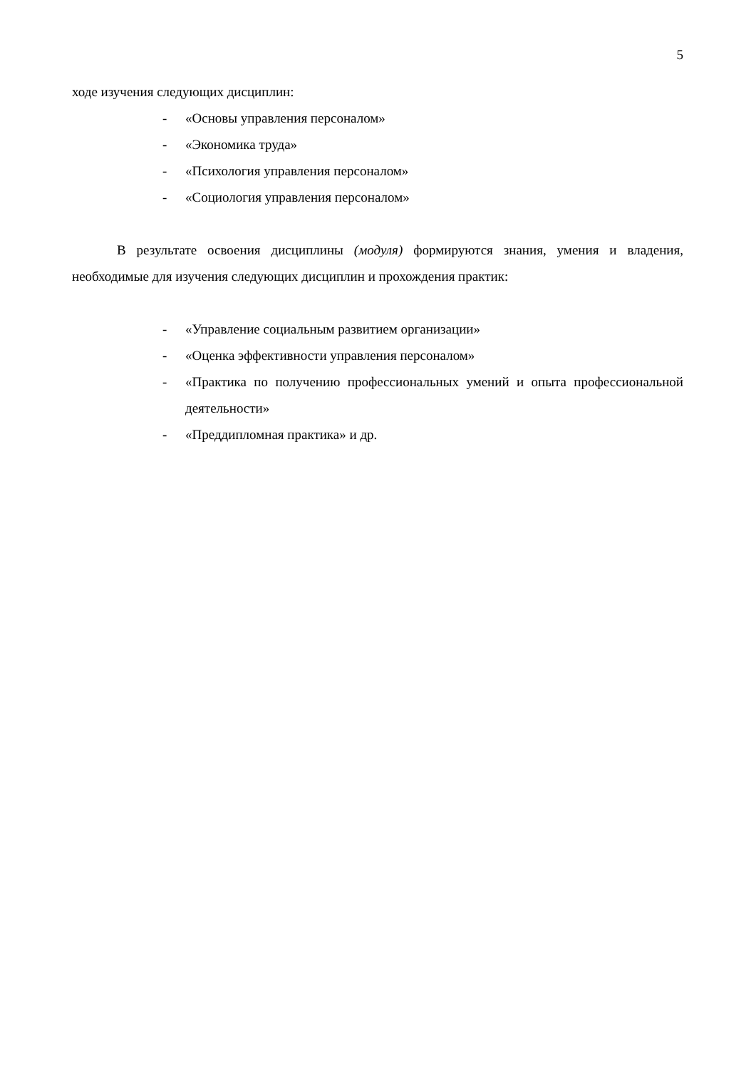5
ходе изучения следующих дисциплин:
- «Основы управления персоналом»
- «Экономика труда»
- «Психология управления персоналом»
- «Социология управления персоналом»
В результате освоения дисциплины (модуля) формируются знания, умения и владения, необходимые для изучения следующих дисциплин и прохождения практик:
- «Управление социальным развитием организации»
- «Оценка эффективности управления персоналом»
- «Практика по получению профессиональных умений и опыта профессиональной деятельности»
- «Преддипломная практика» и др.